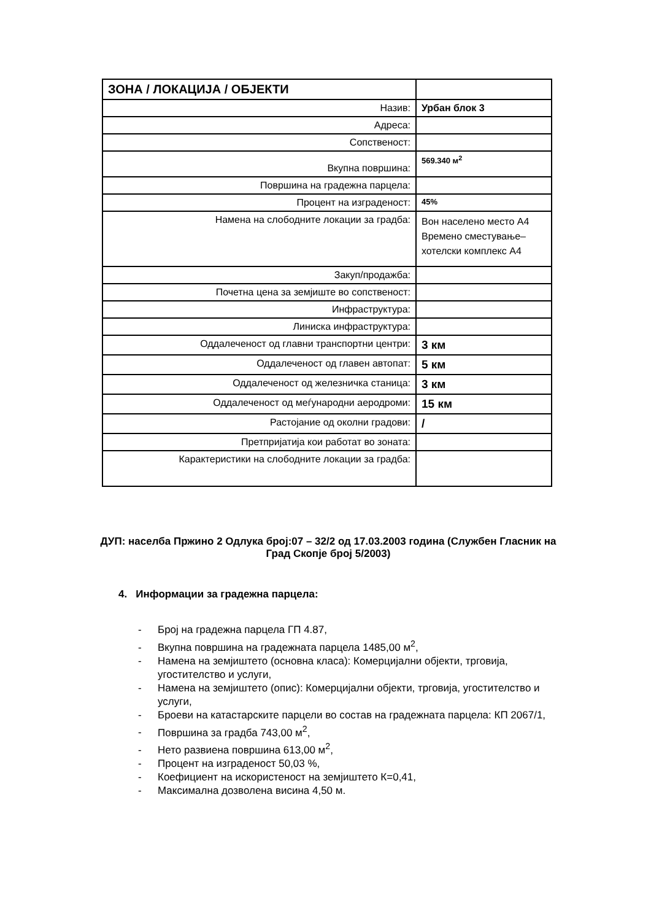| ЗОНА / ЛОКАЦИЈА / ОБЈЕКТИ | |
| Назив: | Урбан блок 3 |
| Адреса: | |
| Сопственост: | |
| Вкупна површина: | 569.340 м<sup>2</sup> |
| Површина на градежна парцела: | |
| Процент на изграденост: | 45% |
| Намена на слободните локации за градба: | Вон населено место А4 Времено сместување–хотелски комплекс А4 |
| Закуп/продажба: | |
| Почетна цена за земјиште во сопственост: | |
| Инфраструктура: | |
| Линиска инфраструктура: | |
| Оддалеченост од главни транспортни центри: | 3 км |
| Оддалеченост од главен автопат: | 5 км |
| Оддалеченост од железничка станица: | 3 км |
| Оддалеченост од меѓународни аеродроми: | 15 км |
| Растојание од околни градови: | / |
| Претпријатија кои работат во зоната: | |
| Карактеристики на слободните локации за градба: | |
ДУП: населба Пржино 2 Одлука број:07 – 32/2 од 17.03.2003 година (Службен Гласник на Град Скопје број 5/2003)
4. Информации за градежна парцела:
- Број на градежна парцела ГП 4.87,
- Вкупна површина на градежната парцела 1485,00 м<sup>2</sup>,
- Намена на земјиштето (основна класа): Комерцијални објекти, трговија, угостителство и услуги,
- Намена на земјиштето (опис): Комерцијални објекти, трговија, угостителство и услуги,
- Броеви на катастарските парцели во состав на градежната парцела: КП 2067/1,
- Површина за градба 743,00 м<sup>2</sup>,
- Нето развиена површина 613,00 м<sup>2</sup>,
- Процент на изграденост 50,03 %,
- Коефициент на искористеност на земјиштето К=0,41,
- Максимална дозволена висина 4,50 м.